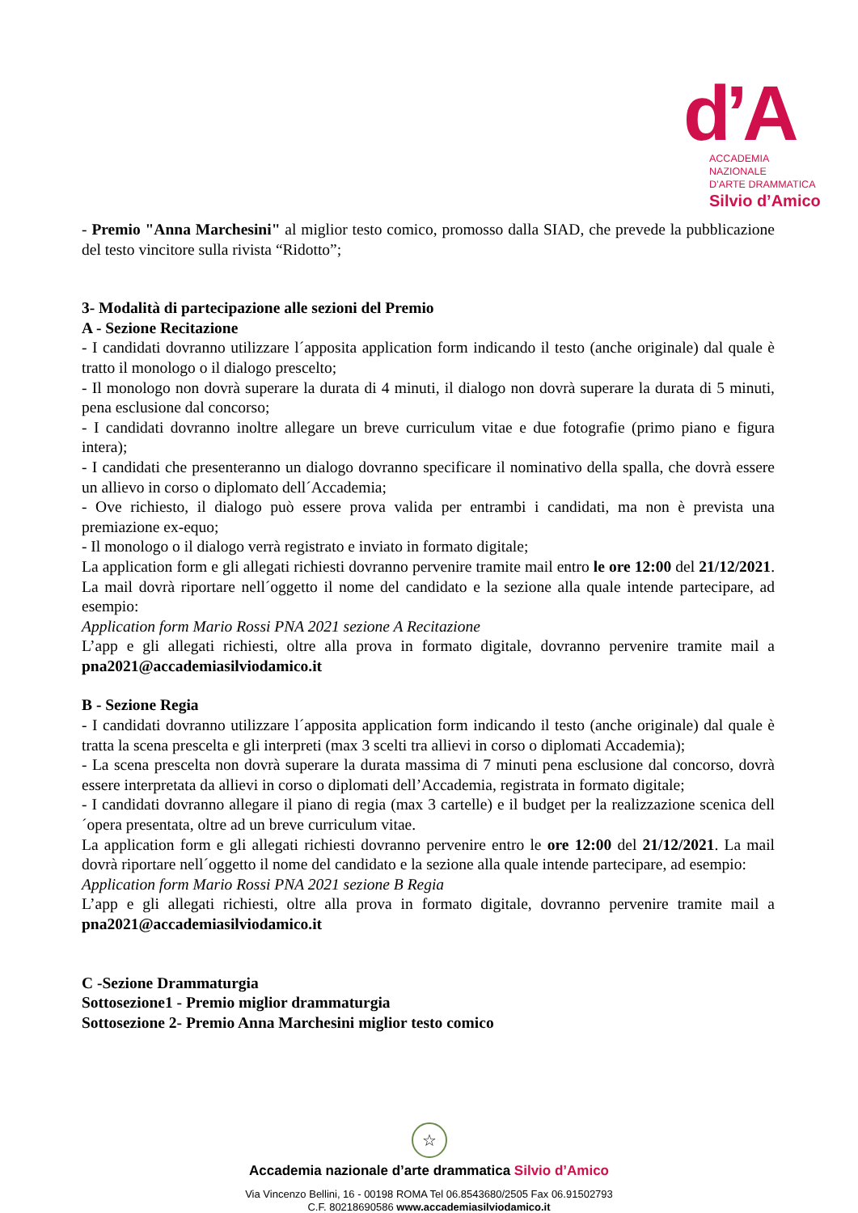d’A
ACCADEMIA NAZIONALE
D’ARTE DRAMMATICA
Silvio d’Amico
- Premio "Anna Marchesini" al miglior testo comico, promosso dalla SIAD, che prevede la pubblicazione del testo vincitore sulla rivista “Ridotto”;
3- Modalità di partecipazione alle sezioni del Premio
A - Sezione Recitazione
- I candidati dovranno utilizzare l´apposita application form indicando il testo (anche originale) dal quale è tratto il monologo o il dialogo prescelto;
- Il monologo non dovrà superare la durata di 4 minuti, il dialogo non dovrà superare la durata di 5 minuti, pena esclusione dal concorso;
- I candidati dovranno inoltre allegare un breve curriculum vitae e due fotografie (primo piano e figura intera);
- I candidati che presenteranno un dialogo dovranno specificare il nominativo della spalla, che dovrà essere un allievo in corso o diplomato dell´Accademia;
- Ove richiesto, il dialogo può essere prova valida per entrambi i candidati, ma non è prevista una premiazione ex-equo;
- Il monologo o il dialogo verrà registrato e inviato in formato digitale;
La application form e gli allegati richiesti dovranno pervenire tramite mail entro le ore 12:00 del 21/12/2021. La mail dovrà riportare nell´oggetto il nome del candidato e la sezione alla quale intende partecipare, ad esempio:
Application form Mario Rossi PNA 2021 sezione A Recitazione
L’app e gli allegati richiesti, oltre alla prova in formato digitale, dovranno pervenire tramite mail a pna2021@accademiasilviodamico.it
B - Sezione Regia
- I candidati dovranno utilizzare l´apposita application form indicando il testo (anche originale) dal quale è tratta la scena prescelta e gli interpreti (max 3 scelti tra allievi in corso o diplomati Accademia);
- La scena prescelta non dovrà superare la durata massima di 7 minuti pena esclusione dal concorso, dovrà essere interpretata da allievi in corso o diplomati dell’Accademia, registrata in formato digitale;
- I candidati dovranno allegare il piano di regia (max 3 cartelle) e il budget per la realizzazione scenica dell´opera presentata, oltre ad un breve curriculum vitae.
La application form e gli allegati richiesti dovranno pervenire entro le ore 12:00 del 21/12/2021. La mail dovrà riportare nell´oggetto il nome del candidato e la sezione alla quale intende partecipare, ad esempio:
Application form Mario Rossi PNA 2021 sezione B Regia
L’app e gli allegati richiesti, oltre alla prova in formato digitale, dovranno pervenire tramite mail a pna2021@accademiasilviodamico.it
C -Sezione Drammaturgia
Sottosezione1 - Premio miglior drammaturgia
Sottosezione 2- Premio Anna Marchesini miglior testo comico
☆
Accademia nazionale d’arte drammatica Silvio d’Amico
Via Vincenzo Bellini, 16 - 00198 ROMA Tel 06.8543680/2505 Fax 06.91502793
C.F. 80218690586 www.accademiasilviodamico.it